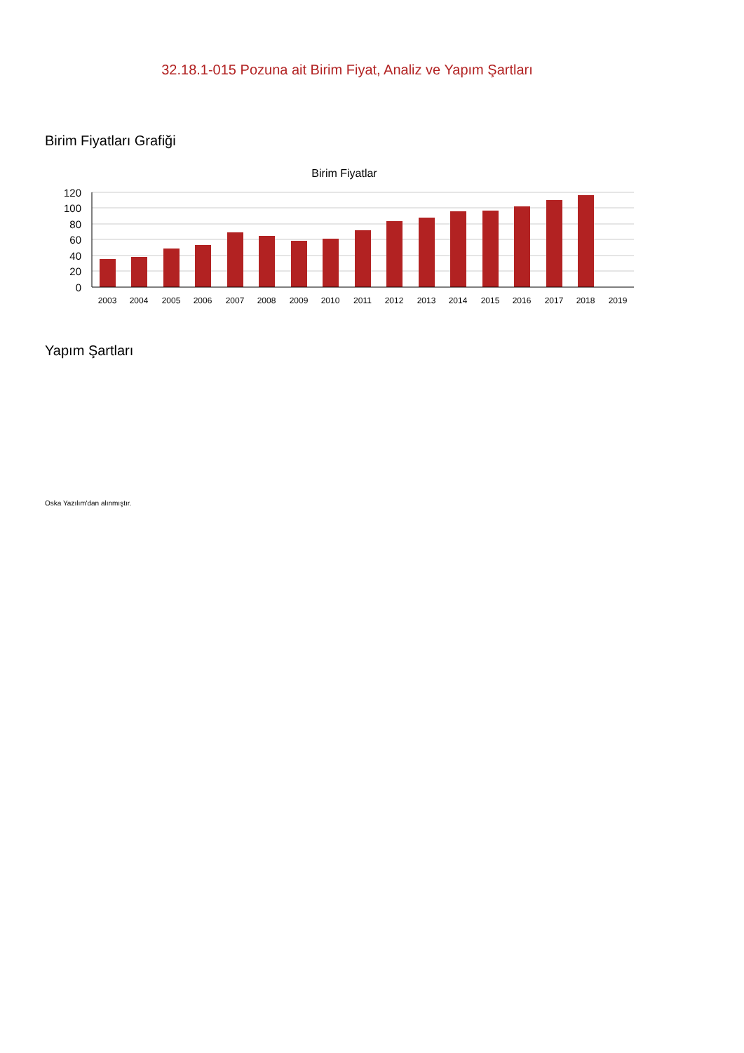32.18.1-015 Pozuna ait Birim Fiyat, Analiz ve Yapım Şartları
Birim Fiyatları Grafiği
Birim Fiyatlar
120
100
80
60
40
20
0
2003
2004
2005
2006
2007
2008
2009
2010
2011
2012
2013
2014
2015
2016
2017
2018
2019
Yapım Şartları
Oska Yazılım'dan alınmıştır.